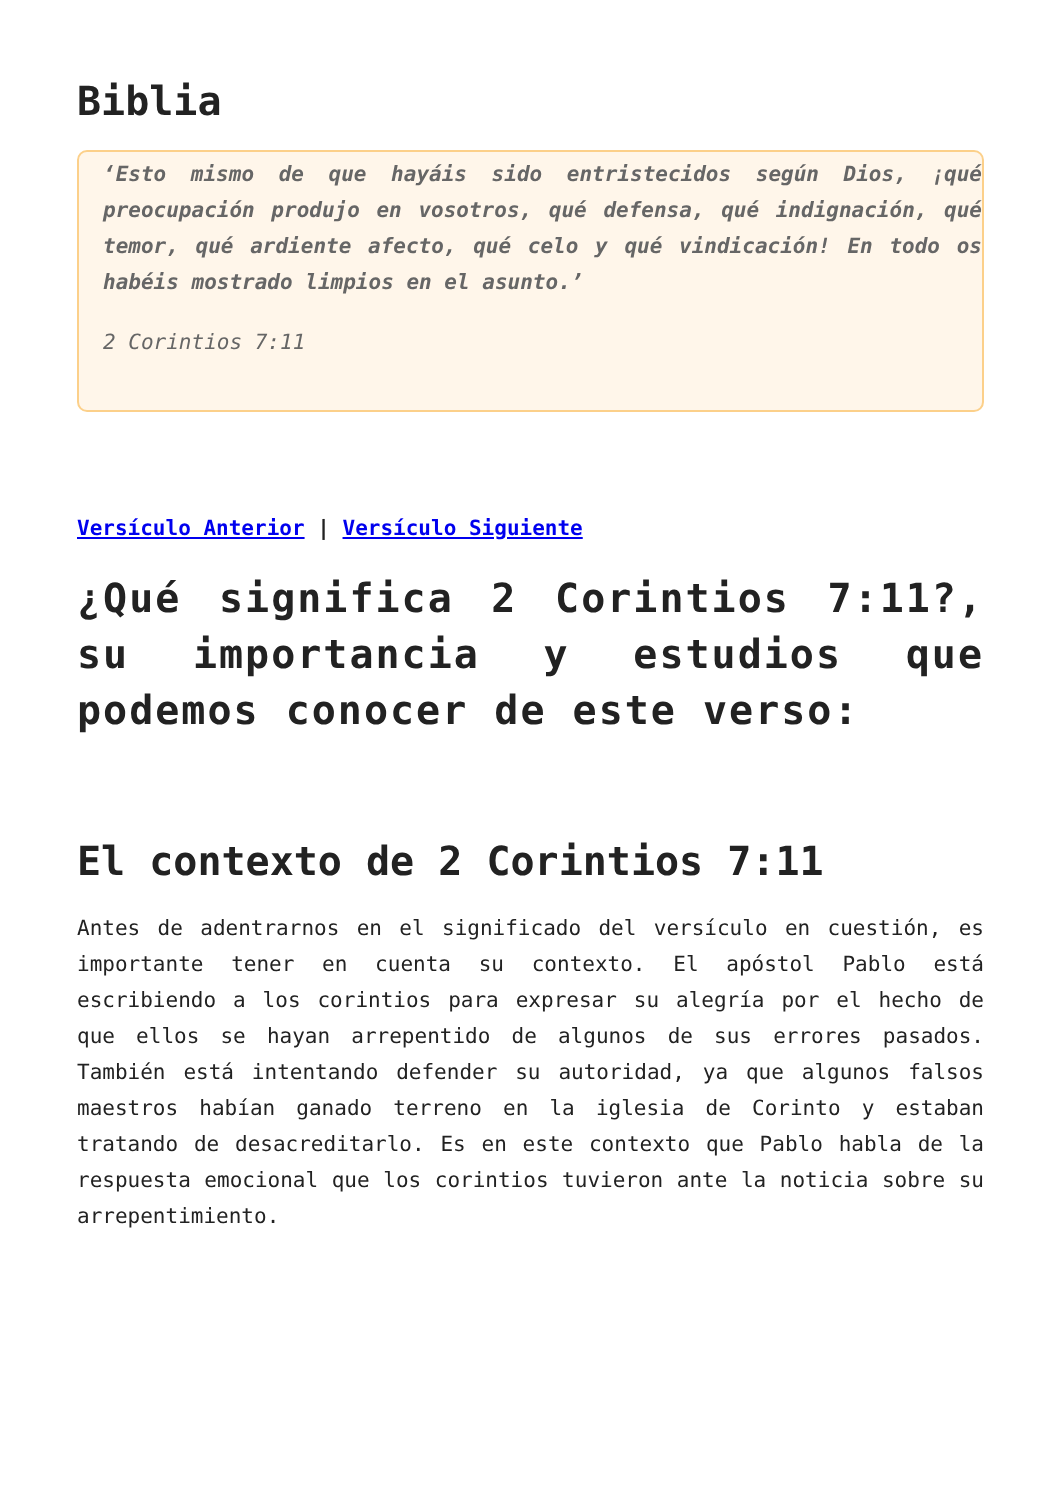Biblia
‘Esto mismo de que hayáis sido entristecidos según Dios, ¡qué preocupación produjo en vosotros, qué defensa, qué indignación, qué temor, qué ardiente afecto, qué celo y qué vindicación! En todo os habéis mostrado limpios en el asunto.’
2 Corintios 7:11
Versículo Anterior | Versículo Siguiente
¿Qué significa 2 Corintios 7:11?, su importancia y estudios que podemos conocer de este verso:
El contexto de 2 Corintios 7:11
Antes de adentrarnos en el significado del versículo en cuestión, es importante tener en cuenta su contexto. El apóstol Pablo está escribiendo a los corintios para expresar su alegría por el hecho de que ellos se hayan arrepentido de algunos de sus errores pasados. También está intentando defender su autoridad, ya que algunos falsos maestros habían ganado terreno en la iglesia de Corinto y estaban tratando de desacreditarlo. Es en este contexto que Pablo habla de la respuesta emocional que los corintios tuvieron ante la noticia sobre su arrepentimiento.